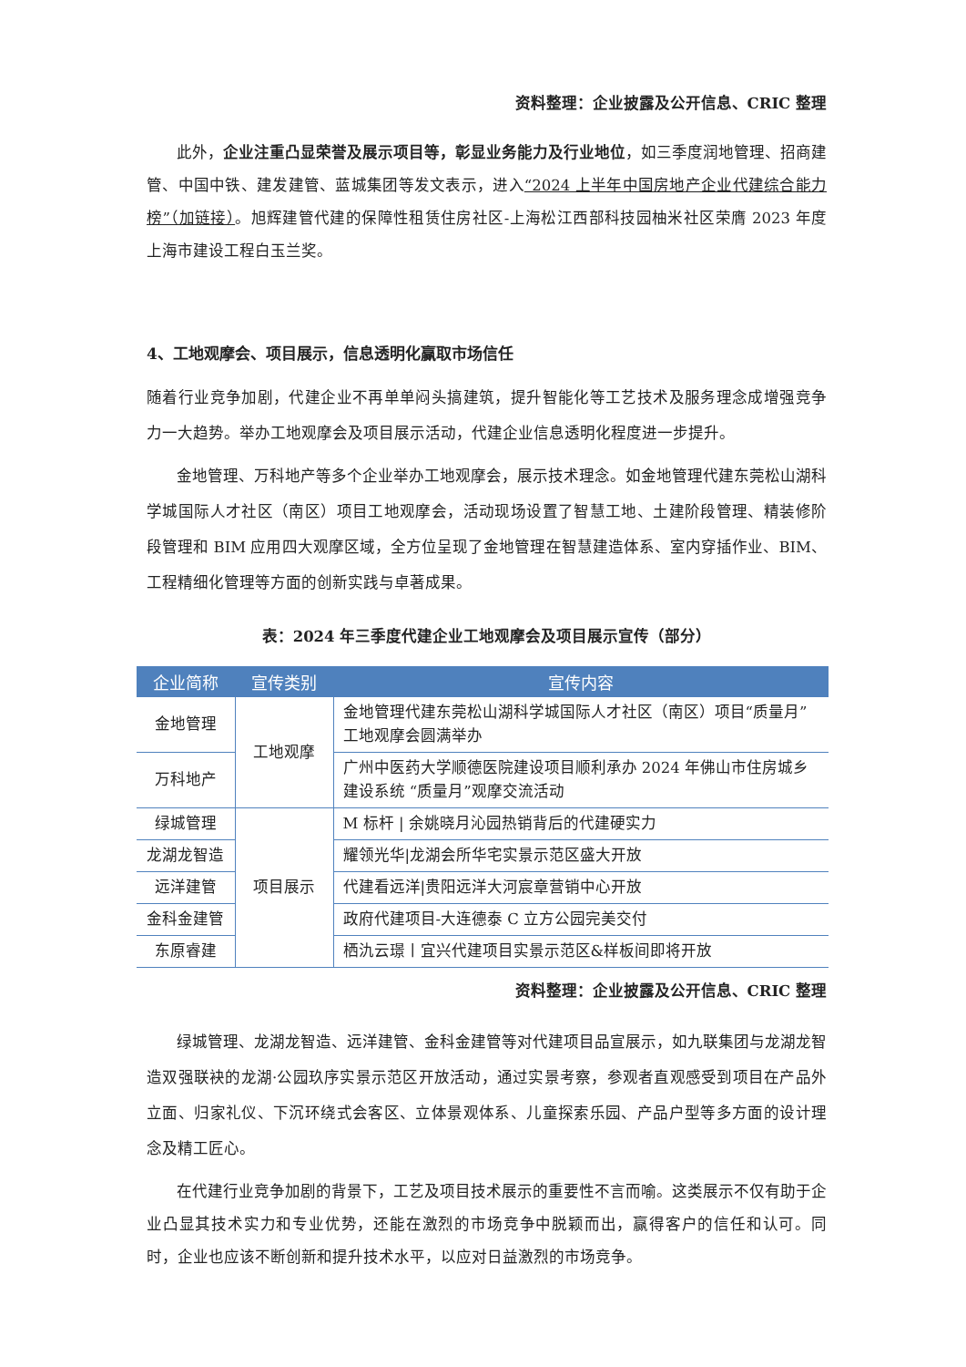资料整理：企业披露及公开信息、CRIC 整理
此外，企业注重凸显荣誉及展示项目等，彰显业务能力及行业地位，如三季度润地管理、招商建管、中国中铁、建发建管、蓝城集团等发文表示，进入“2024 上半年中国房地产企业代建综合能力榜”（加链接）。旭辉建管代建的保障性租赁住房社区-上海松江西部科技园柚米社区荣膺 2023 年度上海市建设工程白玉兰奖。
4、工地观摩会、项目展示，信息透明化赢取市场信任
随着行业竞争加剧，代建企业不再单单闷头搞建筑，提升智能化等工艺技术及服务理念成增强竞争力一大趋势。举办工地观摩会及项目展示活动，代建企业信息透明化程度进一步提升。
金地管理、万科地产等多个企业举办工地观摩会，展示技术理念。如金地管理代建东莞松山湖科学城国际人才社区（南区）项目工地观摩会，活动现场设置了智慧工地、土建阶段管理、精装修阶段管理和 BIM 应用四大观摩区域，全方位呈现了金地管理在智慧建造体系、室内穿插作业、BIM、工程精细化管理等方面的创新实践与卓著成果。
表：2024 年三季度代建企业工地观摩会及项目展示宣传（部分）
| 企业简称 | 宣传类别 | 宣传内容 |
| --- | --- | --- |
| 金地管理 | 工地观摩 | 金地管理代建东莞松山湖科学城国际人才社区（南区）项目“质量月”工地观摩会圆满举办 |
| 万科地产 | | 广州中医药大学顺德医院建设项目顺利承办 2024 年佛山市住房城乡建设系统 “质量月”观摩交流活动 |
| 绿城管理 | 项目展示 | M 标杆 / 余姚晓月沁园热销背后的代建硬实力 |
| 龙湖龙智造 | | 耀领光华/龙湖会所华宅实景示范区盛大开放 |
| 远洋建管 | | 代建看远洋/贵阳远洋大河宸章营销中心开放 |
| 金科金建管 | | 政府代建项目-大连德泰 C 立方公园完美交付 |
| 东原睿建 | | 栖氿云璟丨宜兴代建项目实景示范区&样板间即将开放 |
资料整理：企业披露及公开信息、CRIC 整理
绿城管理、龙湖龙智造、远洋建管、金科金建管等对代建项目品宣展示，如九联集团与龙湖龙智造双强联袂的龙湖·公园玖序实景示范区开放活动，通过实景考察，参观者直观感受到项目在产品外立面、归家礼仪、下沉环绕式会客区、立体景观体系、儿童探索乐园、产品户型等多方面的设计理念及精工匠心。
在代建行业竞争加剧的背景下，工艺及项目技术展示的重要性不言而喻。这类展示不仅有助于企业凸显其技术实力和专业优势，还能在激烈的市场竞争中脱颖而出，赢得客户的信任和认可。同时，企业也应该不断创新和提升技术水平，以应对日益激烈的市场竞争。